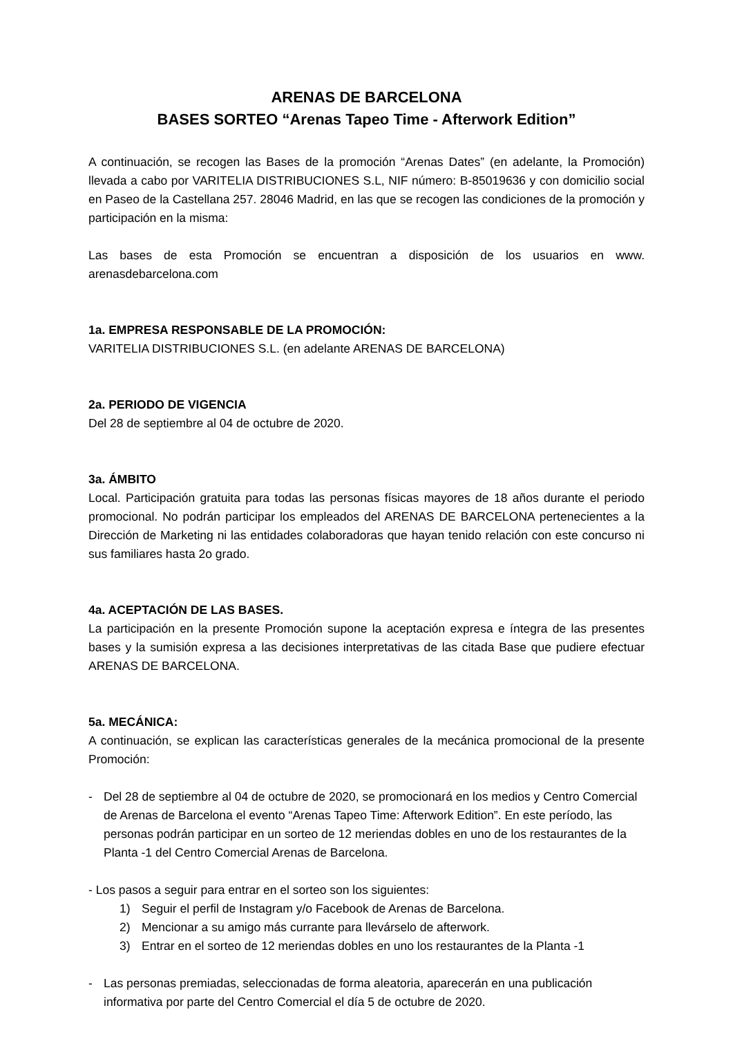ARENAS DE BARCELONA
BASES SORTEO “Arenas Tapeo Time - Afterwork Edition”
A continuación, se recogen las Bases de la promoción “Arenas Dates” (en adelante, la Promoción) llevada a cabo por VARITELIA DISTRIBUCIONES S.L, NIF número: B-85019636 y con domicilio social en Paseo de la Castellana 257. 28046 Madrid, en las que se recogen las condiciones de la promoción y participación en la misma:
Las bases de esta Promoción se encuentran a disposición de los usuarios en www. arenasdebarcelona.com
1a. EMPRESA RESPONSABLE DE LA PROMOCIÓN:
VARITELIA DISTRIBUCIONES S.L. (en adelante ARENAS DE BARCELONA)
2a. PERIODO DE VIGENCIA
Del 28 de septiembre al 04 de octubre de 2020.
3a. ÁMBITO
Local. Participación gratuita para todas las personas físicas mayores de 18 años durante el periodo promocional. No podrán participar los empleados del ARENAS DE BARCELONA pertenecientes a la Dirección de Marketing ni las entidades colaboradoras que hayan tenido relación con este concurso ni sus familiares hasta 2o grado.
4a. ACEPTACIÓN DE LAS BASES.
La participación en la presente Promoción supone la aceptación expresa e íntegra de las presentes bases y la sumisión expresa a las decisiones interpretativas de las citada Base que pudiere efectuar ARENAS DE BARCELONA.
5a. MECÁNICA:
A continuación, se explican las características generales de la mecánica promocional de la presente Promoción:
- Del 28 de septiembre al 04 de octubre de 2020, se promocionará en los medios y Centro Comercial de Arenas de Barcelona el evento “Arenas Tapeo Time: Afterwork Edition”. En este período, las personas podrán participar en un sorteo de 12 meriendas dobles en uno de los restaurantes de la Planta -1 del Centro Comercial Arenas de Barcelona.
- Los pasos a seguir para entrar en el sorteo son los siguientes:
1) Seguir el perfil de Instagram y/o Facebook de Arenas de Barcelona.
2) Mencionar a su amigo más currante para llevárselo de afterwork.
3) Entrar en el sorteo de 12 meriendas dobles en uno los restaurantes de la Planta -1
- Las personas premiadas, seleccionadas de forma aleatoria, aparecerán en una publicación informativa por parte del Centro Comercial el día 5 de octubre de 2020.